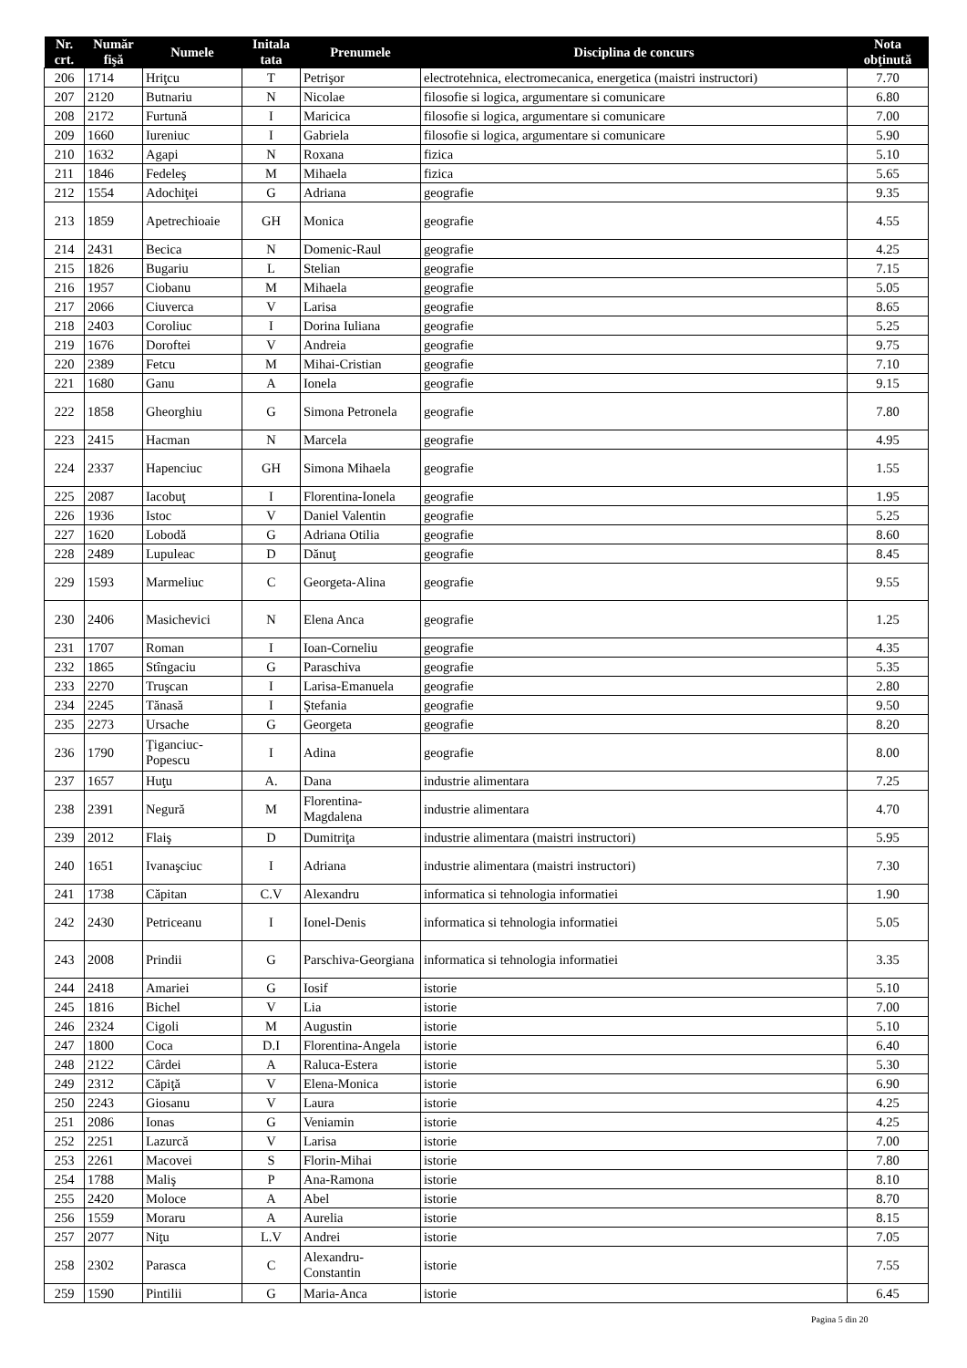| Nr. crt. | Număr fişă | Numele | Initala tata | Prenumele | Disciplina de concurs | Nota obţinută |
| --- | --- | --- | --- | --- | --- | --- |
| 206 | 1714 | Hriţcu | T | Petrişor | electrotehnica, electromecanica, energetica (maistri instructori) | 7.70 |
| 207 | 2120 | Butnariu | N | Nicolae | filosofie si logica, argumentare si comunicare | 6.80 |
| 208 | 2172 | Furtună | I | Maricica | filosofie si logica, argumentare si comunicare | 7.00 |
| 209 | 1660 | Iureniuc | I | Gabriela | filosofie si logica, argumentare si comunicare | 5.90 |
| 210 | 1632 | Agapi | N | Roxana | fizica | 5.10 |
| 211 | 1846 | Fedeleş | M | Mihaela | fizica | 5.65 |
| 212 | 1554 | Adochiţei | G | Adriana | geografie | 9.35 |
| 213 | 1859 | Apetrechioaie | GH | Monica | geografie | 4.55 |
| 214 | 2431 | Becica | N | Domenic-Raul | geografie | 4.25 |
| 215 | 1826 | Bugariu | L | Stelian | geografie | 7.15 |
| 216 | 1957 | Ciobanu | M | Mihaela | geografie | 5.05 |
| 217 | 2066 | Ciuverca | V | Larisa | geografie | 8.65 |
| 218 | 2403 | Coroliuc | I | Dorina Iuliana | geografie | 5.25 |
| 219 | 1676 | Doroftei | V | Andreia | geografie | 9.75 |
| 220 | 2389 | Fetcu | M | Mihai-Cristian | geografie | 7.10 |
| 221 | 1680 | Ganu | A | Ionela | geografie | 9.15 |
| 222 | 1858 | Gheorghiu | G | Simona Petronela | geografie | 7.80 |
| 223 | 2415 | Hacman | N | Marcela | geografie | 4.95 |
| 224 | 2337 | Hapenciuc | GH | Simona Mihaela | geografie | 1.55 |
| 225 | 2087 | Iacobuţ | I | Florentina-Ionela | geografie | 1.95 |
| 226 | 1936 | Istoc | V | Daniel Valentin | geografie | 5.25 |
| 227 | 1620 | Lobodă | G | Adriana Otilia | geografie | 8.60 |
| 228 | 2489 | Lupuleac | D | Dănuţ | geografie | 8.45 |
| 229 | 1593 | Marmeliuc | C | Georgeta-Alina | geografie | 9.55 |
| 230 | 2406 | Masichevici | N | Elena Anca | geografie | 1.25 |
| 231 | 1707 | Roman | I | Ioan-Corneliu | geografie | 4.35 |
| 232 | 1865 | Stîngaciu | G | Paraschiva | geografie | 5.35 |
| 233 | 2270 | Truşcan | I | Larisa-Emanuela | geografie | 2.80 |
| 234 | 2245 | Tănasă | I | Ştefania | geografie | 9.50 |
| 235 | 2273 | Ursache | G | Georgeta | geografie | 8.20 |
| 236 | 1790 | Ţiganciuc-Popescu | I | Adina | geografie | 8.00 |
| 237 | 1657 | Huţu | A. | Dana | industrie alimentara | 7.25 |
| 238 | 2391 | Negură | M | Florentina-Magdalena | industrie alimentara | 4.70 |
| 239 | 2012 | Flaiş | D | Dumitriţa | industrie alimentara (maistri instructori) | 5.95 |
| 240 | 1651 | Ivanaşciuc | I | Adriana | industrie alimentara (maistri instructori) | 7.30 |
| 241 | 1738 | Căpitan | C.V | Alexandru | informatica si tehnologia informatiei | 1.90 |
| 242 | 2430 | Petriceanu | I | Ionel-Denis | informatica si tehnologia informatiei | 5.05 |
| 243 | 2008 | Prindii | G | Parschiva-Georgiana | informatica si tehnologia informatiei | 3.35 |
| 244 | 2418 | Amariei | G | Iosif | istorie | 5.10 |
| 245 | 1816 | Bichel | V | Lia | istorie | 7.00 |
| 246 | 2324 | Cigoli | M | Augustin | istorie | 5.10 |
| 247 | 1800 | Coca | D.I | Florentina-Angela | istorie | 6.40 |
| 248 | 2122 | Cârdei | A | Raluca-Estera | istorie | 5.30 |
| 249 | 2312 | Căpiţă | V | Elena-Monica | istorie | 6.90 |
| 250 | 2243 | Giosanu | V | Laura | istorie | 4.25 |
| 251 | 2086 | Ionas | G | Veniamin | istorie | 4.25 |
| 252 | 2251 | Lazurcă | V | Larisa | istorie | 7.00 |
| 253 | 2261 | Macovei | S | Florin-Mihai | istorie | 7.80 |
| 254 | 1788 | Maliş | P | Ana-Ramona | istorie | 8.10 |
| 255 | 2420 | Moloce | A | Abel | istorie | 8.70 |
| 256 | 1559 | Moraru | A | Aurelia | istorie | 8.15 |
| 257 | 2077 | Niţu | L.V | Andrei | istorie | 7.05 |
| 258 | 2302 | Parasca | C | Alexandru-Constantin | istorie | 7.55 |
| 259 | 1590 | Pintilii | G | Maria-Anca | istorie | 6.45 |
Pagina 5 din 20